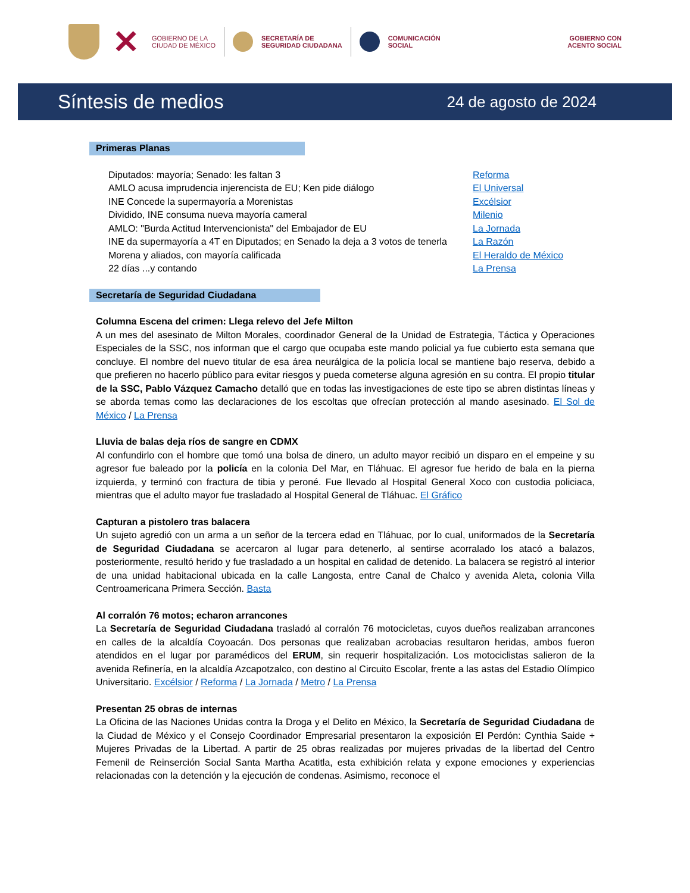✕
GOBIERNO DE LA
CIUDAD DE MÉXICO
SECRETARÍA DE
SEGURIDAD CIUDADANA
COMUNICACIÓN
SOCIAL
GOBIERNO CON
ACENTO SOCIAL
Síntesis de medios
24 de agosto de 2024
Primeras Planas
| Diputados: mayoría; Senado: les faltan 3 | Reforma |
| AMLO acusa imprudencia injerencista de EU; Ken pide diálogo | El Universal |
| INE Concede la supermayoría a Morenistas | Excélsior |
| Dividido, INE consuma nueva mayoría cameral | Milenio |
| AMLO: "Burda Actitud Intervencionista" del Embajador de EU | La Jornada |
| INE da supermayoría a 4T en Diputados; en Senado la deja a 3 votos de tenerla | La Razón |
| Morena y aliados, con mayoría calificada | El Heraldo de México |
| 22 días ...y contando | La Prensa |
Secretaría de Seguridad Ciudadana
Columna Escena del crimen: Llega relevo del Jefe Milton
A un mes del asesinato de Milton Morales, coordinador General de la Unidad de Estrategia, Táctica y Operaciones Especiales de la SSC, nos informan que el cargo que ocupaba este mando policial ya fue cubierto esta semana que concluye. El nombre del nuevo titular de esa área neurálgica de la policía local se mantiene bajo reserva, debido a que prefieren no hacerlo público para evitar riesgos y pueda cometerse alguna agresión en su contra. El propio titular de la SSC, Pablo Vázquez Camacho detalló que en todas las investigaciones de este tipo se abren distintas líneas y se aborda temas como las declaraciones de los escoltas que ofrecían protección al mando asesinado. El Sol de México / La Prensa
Lluvia de balas deja ríos de sangre en CDMX
Al confundirlo con el hombre que tomó una bolsa de dinero, un adulto mayor recibió un disparo en el empeine y su agresor fue baleado por la policía en la colonia Del Mar, en Tláhuac. El agresor fue herido de bala en la pierna izquierda, y terminó con fractura de tibia y peroné. Fue llevado al Hospital General Xoco con custodia policiaca, mientras que el adulto mayor fue trasladado al Hospital General de Tláhuac. El Gráfico
Capturan a pistolero tras balacera
Un sujeto agredió con un arma a un señor de la tercera edad en Tláhuac, por lo cual, uniformados de la Secretaría de Seguridad Ciudadana se acercaron al lugar para detenerlo, al sentirse acorralado los atacó a balazos, posteriormente, resultó herido y fue trasladado a un hospital en calidad de detenido. La balacera se registró al interior de una unidad habitacional ubicada en la calle Langosta, entre Canal de Chalco y avenida Aleta, colonia Villa Centroamericana Primera Sección. Basta
Al corralón 76 motos; echaron arrancones
La Secretaría de Seguridad Ciudadana trasladó al corralón 76 motocicletas, cuyos dueños realizaban arrancones en calles de la alcaldía Coyoacán. Dos personas que realizaban acrobacias resultaron heridas, ambos fueron atendidos en el lugar por paramédicos del ERUM, sin requerir hospitalización. Los motociclistas salieron de la avenida Refinería, en la alcaldía Azcapotzalco, con destino al Circuito Escolar, frente a las astas del Estadio Olímpico Universitario. Excélsior / Reforma / La Jornada / Metro / La Prensa
Presentan 25 obras de internas
La Oficina de las Naciones Unidas contra la Droga y el Delito en México, la Secretaría de Seguridad Ciudadana de la Ciudad de México y el Consejo Coordinador Empresarial presentaron la exposición El Perdón: Cynthia Saide + Mujeres Privadas de la Libertad. A partir de 25 obras realizadas por mujeres privadas de la libertad del Centro Femenil de Reinserción Social Santa Martha Acatitla, esta exhibición relata y expone emociones y experiencias relacionadas con la detención y la ejecución de condenas. Asimismo, reconoce el